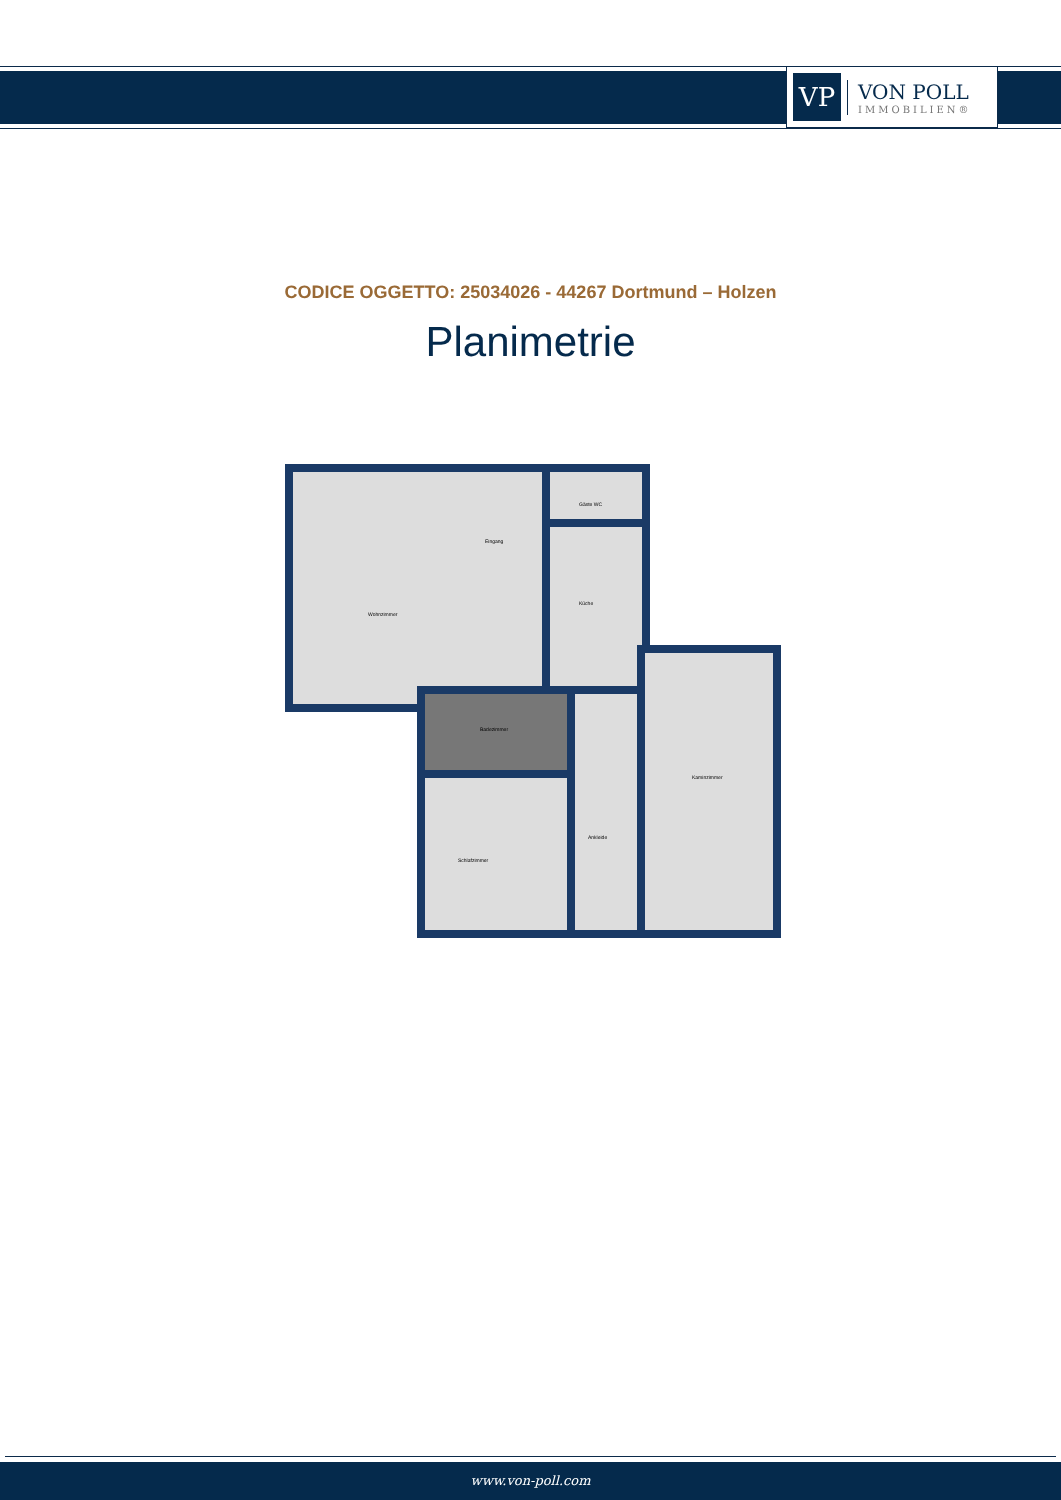VP
VON POLL
IMMOBILIEN®
CODICE OGGETTO: 25034026 - 44267 Dortmund – Holzen
Planimetrie
Wohnzimmer
Eingang
Gäste WC
Küche
Badezimmer
Schlafzimmer
Ankleide
Kaminzimmer
www.von-poll.com